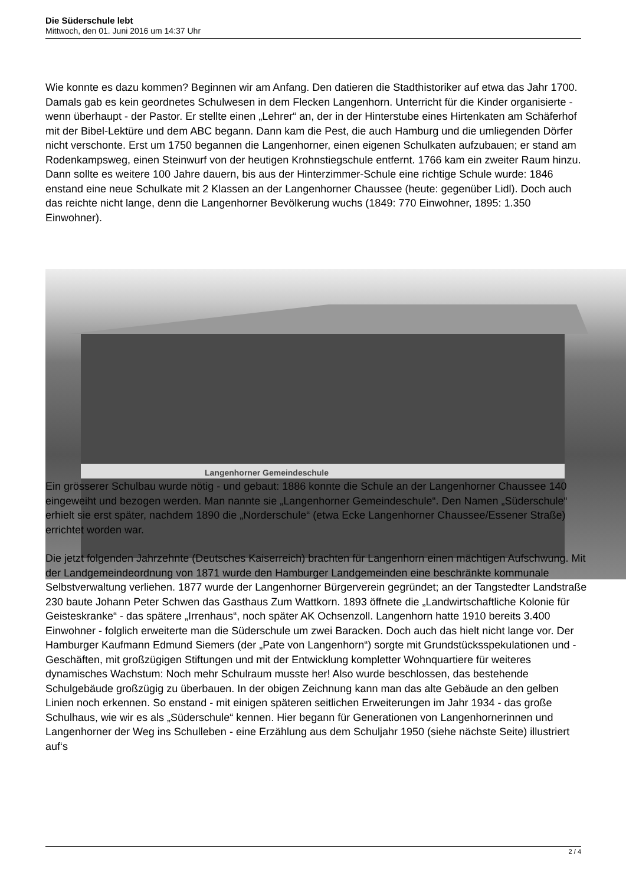Die Süderschule lebt
Mittwoch, den 01. Juni 2016 um 14:37 Uhr
Wie konnte es dazu kommen? Beginnen wir am Anfang. Den datieren die Stadthistoriker auf etwa das Jahr 1700. Damals gab es kein geordnetes Schulwesen in dem Flecken Langenhorn. Unterricht für die Kinder organisierte - wenn überhaupt - der Pastor. Er stellte einen „Lehrer“ an, der in der Hinterstube eines Hirtenkaten am Schäferhof mit der Bibel-Lektüre und dem ABC begann. Dann kam die Pest, die auch Hamburg und die umliegenden Dörfer nicht verschonte. Erst um 1750 begannen die Langenhorner, einen eigenen Schulkaten aufzubauen; er stand am Rodenkampsweg, einen Steinwurf von der heutigen Krohnstiegschule entfernt. 1766 kam ein zweiter Raum hinzu. Dann sollte es weitere 100 Jahre dauern, bis aus der Hinterzimmer-Schule eine richtige Schule wurde: 1846 enstand eine neue Schulkate mit 2 Klassen an der Langenhorner Chaussee (heute: gegenüber Lidl). Doch auch das reichte nicht lange, denn die Langenhorner Bevölkerung wuchs (1849: 770 Einwohner, 1895: 1.350 Einwohner).
Langenhorner Gemeindeschule
Ein grösserer Schulbau wurde nötig - und gebaut: 1886 konnte die Schule an der Langenhorner Chaussee 140 eingeweiht und bezogen werden. Man nannte sie „Langenhorner Gemeindeschule“. Den Namen „Süderschule“ erhielt sie erst später, nachdem 1890 die „Norderschule“ (etwa Ecke Langenhorner Chaussee/Essener Straße) errichtet worden war.
Die jetzt folgenden Jahrzehnte (Deutsches Kaiserreich) brachten für Langenhorn einen mächtigen Aufschwung. Mit der Landgemeindeordnung von 1871 wurde den Hamburger Landgemeinden eine beschränkte kommunale Selbstverwaltung verliehen. 1877 wurde der Langenhorner Bürgerverein gegründet; an der Tangstedter Landstraße 230 baute Johann Peter Schwen das Gasthaus Zum Wattkorn. 1893 öffnete die „Landwirtschaftliche Kolonie für Geisteskranke“ - das spätere „Irrenhaus“, noch später AK Ochsenzoll. Langenhorn hatte 1910 bereits 3.400 Einwohner - folglich erweiterte man die Süderschule um zwei Baracken. Doch auch das hielt nicht lange vor. Der Hamburger Kaufmann Edmund Siemers (der „Pate von Langenhorn“) sorgte mit Grundstücksspekulationen und -Geschäften, mit großzügigen Stiftungen und mit der Entwicklung kompletter Wohnquartiere für weiteres dynamisches Wachstum: Noch mehr Schulraum musste her! Also wurde beschlossen, das bestehende Schulgebäude großzügig zu überbauen. In der obigen Zeichnung kann man das alte Gebäude an den gelben Linien noch erkennen. So enstand - mit einigen späteren seitlichen Erweiterungen im Jahr 1934 - das große Schulhaus, wie wir es als „Süderschule“ kennen. Hier begann für Generationen von Langenhornerinnen und Langenhorner der Weg ins Schulleben - eine Erzählung aus dem Schuljahr 1950 (siehe nächste Seite) illustriert auf‘s
2 / 4